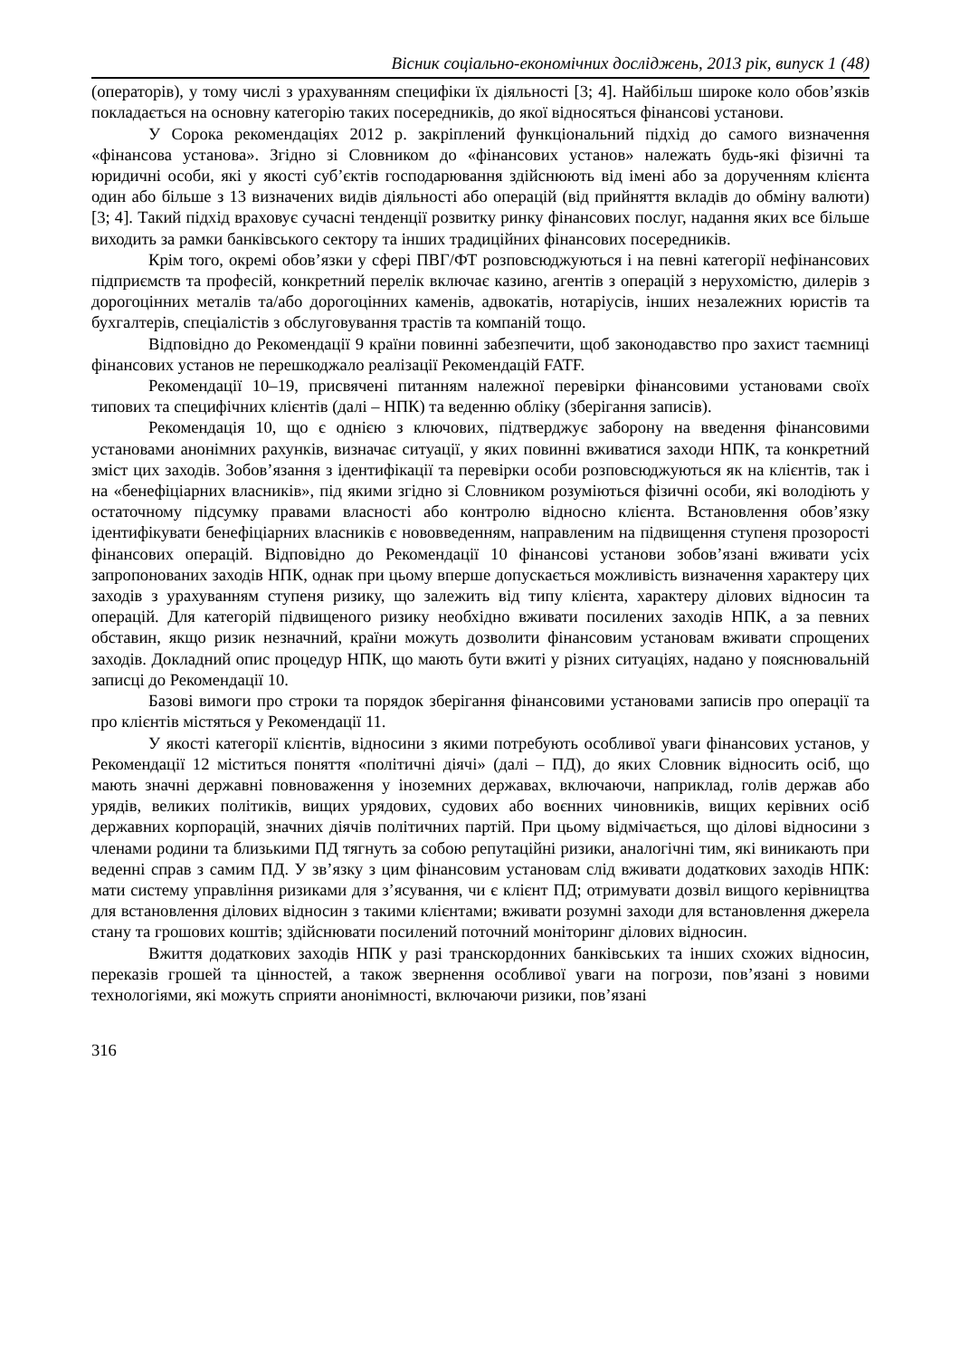Вісник соціально-економічних досліджень, 2013 рік, випуск 1 (48)
(операторів), у тому числі з урахуванням специфіки їх діяльності [3; 4]. Найбільш широке коло обов’язків покладається на основну категорію таких посередників, до якої відносяться фінансові установи.
У Сорока рекомендаціях 2012 р. закріплений функціональний підхід до самого визначення «фінансова установа». Згідно зі Словником до «фінансових установ» належать будь-які фізичні та юридичні особи, які у якості суб’єктів господарювання здійснюють від імені або за дорученням клієнта один або більше з 13 визначених видів діяльності або операцій (від прийняття вкладів до обміну валюти) [3; 4]. Такий підхід враховує сучасні тенденції розвитку ринку фінансових послуг, надання яких все більше виходить за рамки банківського сектору та інших традиційних фінансових посередників.
Крім того, окремі обов’язки у сфері ПВГ/ФТ розповсюджуються і на певні категорії нефінансових підприємств та професій, конкретний перелік включає казино, агентів з операцій з нерухомістю, дилерів з дорогоцінних металів та/або дорогоцінних каменів, адвокатів, нотаріусів, інших незалежних юристів та бухгалтерів, спеціалістів з обслуговування трастів та компаній тощо.
Відповідно до Рекомендації 9 країни повинні забезпечити, щоб законодавство про захист таємниці фінансових установ не перешкоджало реалізації Рекомендацій FATF.
Рекомендації 10–19, присвячені питанням належної перевірки фінансовими установами своїх типових та специфічних клієнтів (далі – НПК) та веденню обліку (зберігання записів).
Рекомендація 10, що є однією з ключових, підтверджує заборону на введення фінансовими установами анонімних рахунків, визначає ситуації, у яких повинні вживатися заходи НПК, та конкретний зміст цих заходів. Зобов’язання з ідентифікації та перевірки особи розповсюджуються як на клієнтів, так і на «бенефіціарних власників», під якими згідно зі Словником розуміються фізичні особи, які володіють у остаточному підсумку правами власності або контролю відносно клієнта. Встановлення обов’язку ідентифікувати бенефіціарних власників є нововведенням, направленим на підвищення ступеня прозорості фінансових операцій. Відповідно до Рекомендації 10 фінансові установи зобов’язані вживати усіх запропонованих заходів НПК, однак при цьому вперше допускається можливість визначення характеру цих заходів з урахуванням ступеня ризику, що залежить від типу клієнта, характеру ділових відносин та операцій. Для категорій підвищеного ризику необхідно вживати посилених заходів НПК, а за певних обставин, якщо ризик незначний, країни можуть дозволити фінансовим установам вживати спрощених заходів. Докладний опис процедур НПК, що мають бути вжиті у різних ситуаціях, надано у пояснювальній записці до Рекомендації 10.
Базові вимоги про строки та порядок зберігання фінансовими установами записів про операції та про клієнтів містяться у Рекомендації 11.
У якості категорії клієнтів, відносини з якими потребують особливої уваги фінансових установ, у Рекомендації 12 міститься поняття «політичні діячі» (далі – ПД), до яких Словник відносить осіб, що мають значні державні повноваження у іноземних державах, включаючи, наприклад, голів держав або урядів, великих політиків, вищих урядових, судових або воєнних чиновників, вищих керівних осіб державних корпорацій, значних діячів політичних партій. При цьому відмічається, що ділові відносини з членами родини та близькими ПД тягнуть за собою репутаційні ризики, аналогічні тим, які виникають при веденні справ з самим ПД. У зв’язку з цим фінансовим установам слід вживати додаткових заходів НПК: мати систему управління ризиками для з’ясування, чи є клієнт ПД; отримувати дозвіл вищого керівництва для встановлення ділових відносин з такими клієнтами; вживати розумні заходи для встановлення джерела стану та грошових коштів; здійснювати посилений поточний моніторинг ділових відносин.
Вжиття додаткових заходів НПК у разі транскордонних банківських та інших схожих відносин, переказів грошей та цінностей, а також звернення особливої уваги на погрози, пов’язані з новими технологіями, які можуть сприяти анонімності, включаючи ризики, пов’язані
316